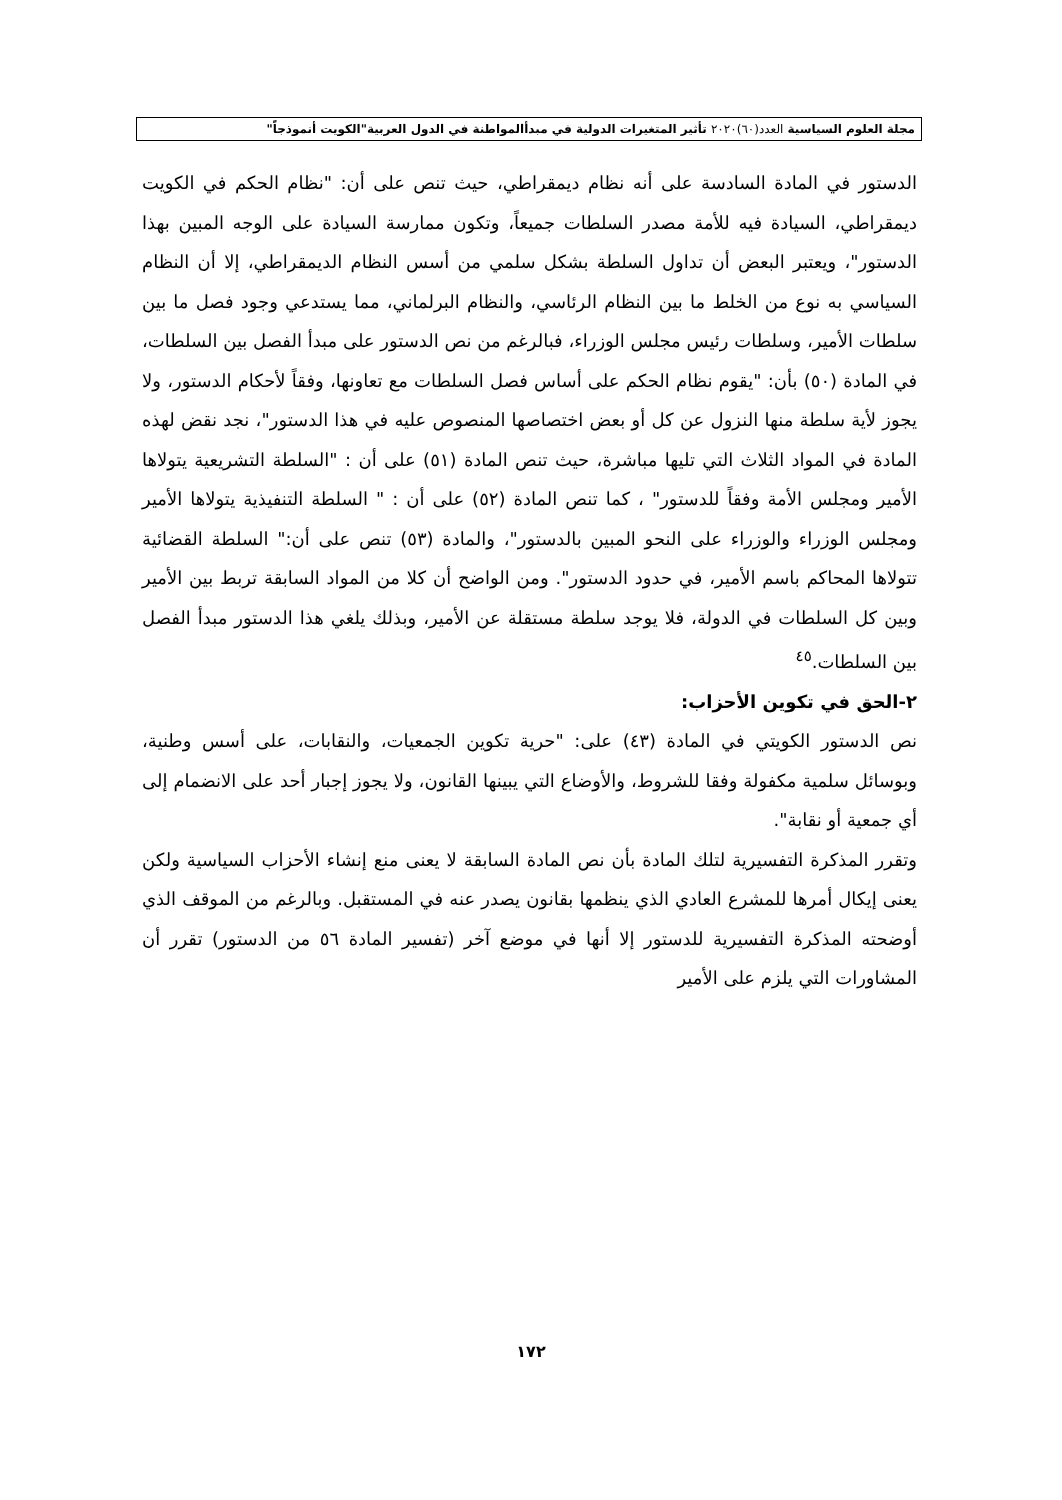مجلة العلوم السياسية العدد(٦٠)٢٠٢٠ تأثير المتغيرات الدولية في مبدأالمواطنة في الدول العربية"الكويت أنموذجاً"
الدستور في المادة السادسة على أنه نظام ديمقراطي، حيث تنص على أن: "نظام الحكم في الكويت ديمقراطي، السيادة فيه للأمة مصدر السلطات جميعاً، وتكون ممارسة السيادة على الوجه المبين بهذا الدستور"، ويعتبر البعض أن تداول السلطة بشكل سلمي من أسس النظام الديمقراطي، إلا أن النظام السياسي به نوع من الخلط ما بين النظام الرئاسي، والنظام البرلماني، مما يستدعي وجود فصل ما بين سلطات الأمير، وسلطات رئيس مجلس الوزراء، فبالرغم من نص الدستور على مبدأ الفصل بين السلطات، في المادة (٥٠) بأن: "يقوم نظام الحكم على أساس فصل السلطات مع تعاونها، وفقاً لأحكام الدستور، ولا يجوز لأية سلطة منها النزول عن كل أو بعض اختصاصها المنصوص عليه في هذا الدستور"، نجد نقض لهذه المادة في المواد الثلاث التي تليها مباشرة، حيث تنص المادة (٥١) على أن : "السلطة التشريعية يتولاها الأمير ومجلس الأمة وفقاً للدستور" ، كما تنص المادة (٥٢) على أن : " السلطة التنفيذية يتولاها الأمير ومجلس الوزراء والوزراء على النحو المبين بالدستور"، والمادة (٥٣) تنص على أن:" السلطة القضائية تتولاها المحاكم باسم الأمير، في حدود الدستور". ومن الواضح أن كلا من المواد السابقة تربط بين الأمير وبين كل السلطات في الدولة، فلا يوجد سلطة مستقلة عن الأمير، وبذلك يلغي هذا الدستور مبدأ الفصل بين السلطات.<sup>٤٥</sup>
٢-الحق في تكوين الأحزاب:
نص الدستور الكويتي في المادة (٤٣) على: "حرية تكوين الجمعيات، والنقابات، على أسس وطنية، وبوسائل سلمية مكفولة وفقا للشروط، والأوضاع التي يبينها القانون، ولا يجوز إجبار أحد على الانضمام إلى أي جمعية أو نقابة".
وتقرر المذكرة التفسيرية لتلك المادة بأن نص المادة السابقة لا يعنى منع إنشاء الأحزاب السياسية ولكن يعنى إيكال أمرها للمشرع العادي الذي ينظمها بقانون يصدر عنه في المستقبل. وبالرغم من الموقف الذي أوضحته المذكرة التفسيرية للدستور إلا أنها في موضع آخر (تفسير المادة ٥٦ من الدستور) تقرر أن المشاورات التي يلزم على الأمير
١٧٢